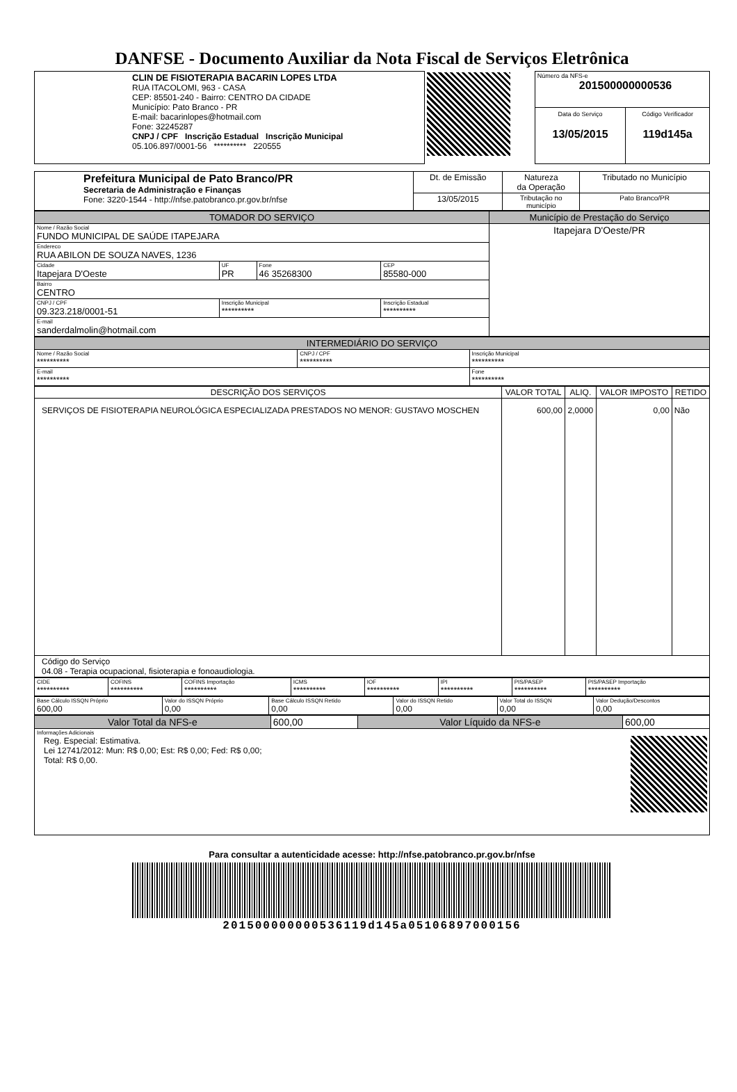DANFSE - Documento Auxiliar da Nota Fiscal de Serviços Eletrônica
| CLIN DE FISIOTERAPIA BACARIN LOPES LTDA RUA ITACOLOMI, 963 - CASA CEP: 85501-240 - Bairro: CENTRO DA CIDADE Município: Pato Branco - PR E-mail: bacarinlopes@hotmail.com Fone: 32245287 CNPJ / CPF Inscrição Estadual Inscrição Municipal 05.106.897/0001-56 ********** 220555 | | Número da NFS-e 201500000000536 | |
| | | Data do Serviço 13/05/2015 | Código Verificador 119d145a |
| Prefeitura Municipal de Pato Branco/PR Secretaria de Administração e Finanças Fone: 3220-1544 - http://nfse.patobranco.pr.gov.br/nfse | Dt. de Emissão | Natureza da Operação | Tributado no Município |
| | 13/05/2015 | Tributação no município | Pato Branco/PR |
| TOMADOR DO SERVIÇO | | | | Município de Prestação do Serviço |
| --- | --- | --- | --- | --- |
| Nome / Razão Social FUNDO MUNICIPAL DE SAÚDE ITAPEJARA | | | | Itapejara D'Oeste/PR |
| Endereco RUA ABILON DE SOUZA NAVES, 1236 | | | | |
| Cidade Itapejara D'Oeste | UF PR | Fone 46 35268300 | CEP 85580-000 | |
| Bairro CENTRO | | | | |
| CNPJ / CPF 09.323.218/0001-51 | Inscrição Municipal ********** | | Inscrição Estadual ********** | |
| E-mail sanderdalmolin@hotmail.com | | | | |
| INTERMEDIÁRIO DO SERVIÇO | | |
| --- | --- | --- |
| Nome / Razão Social ********** | CNPJ / CPF ********** | Inscrição Municipal ********** |
| E-mail ********** | | Fone ********** |
| DESCRIÇÃO DOS SERVIÇOS | VALOR TOTAL | ALIQ. | VALOR IMPOSTO | RETIDO |
| --- | --- | --- | --- | --- |
| SERVIÇOS DE FISIOTERAPIA NEUROLÓGICA ESPECIALIZADA PRESTADOS NO MENOR: GUSTAVO MOSCHEN | 600,00 | 2,0000 | 0,00 | Não |
| Código do Serviço 04.08 - Terapia ocupacional, fisioterapia e fonoaudiologia. | | | | |
| CIDE ********** | COFINS ********** | COFINS Importação ********** | ICMS ********** | IOF ********** | IPI ********** | PIS/PASEP ********** | PIS/PASEP Importação ********** |
| Base Cálculo ISSQN Próprio 600,00 | Valor do ISSQN Próprio 0,00 | Base Cálculo ISSQN Retido 0,00 | Valor do ISSQN Retido 0,00 | Valor Total do ISSQN 0,00 | Valor Dedução/Descontos 0,00 |
| Valor Total da NFS-e | 600,00 | Valor Líquido da NFS-e | 600,00 |
| Informações Adicionais Reg. Especial: Estimativa. Lei 12741/2012: Mun: R$ 0,00; Est: R$ 0,00; Fed: R$ 0,00; Total: R$ 0,00. | | | |
Para consultar a autenticidade acesse: http://nfse.patobranco.pr.gov.br/nfse
201500000000536119d145a05106897000156